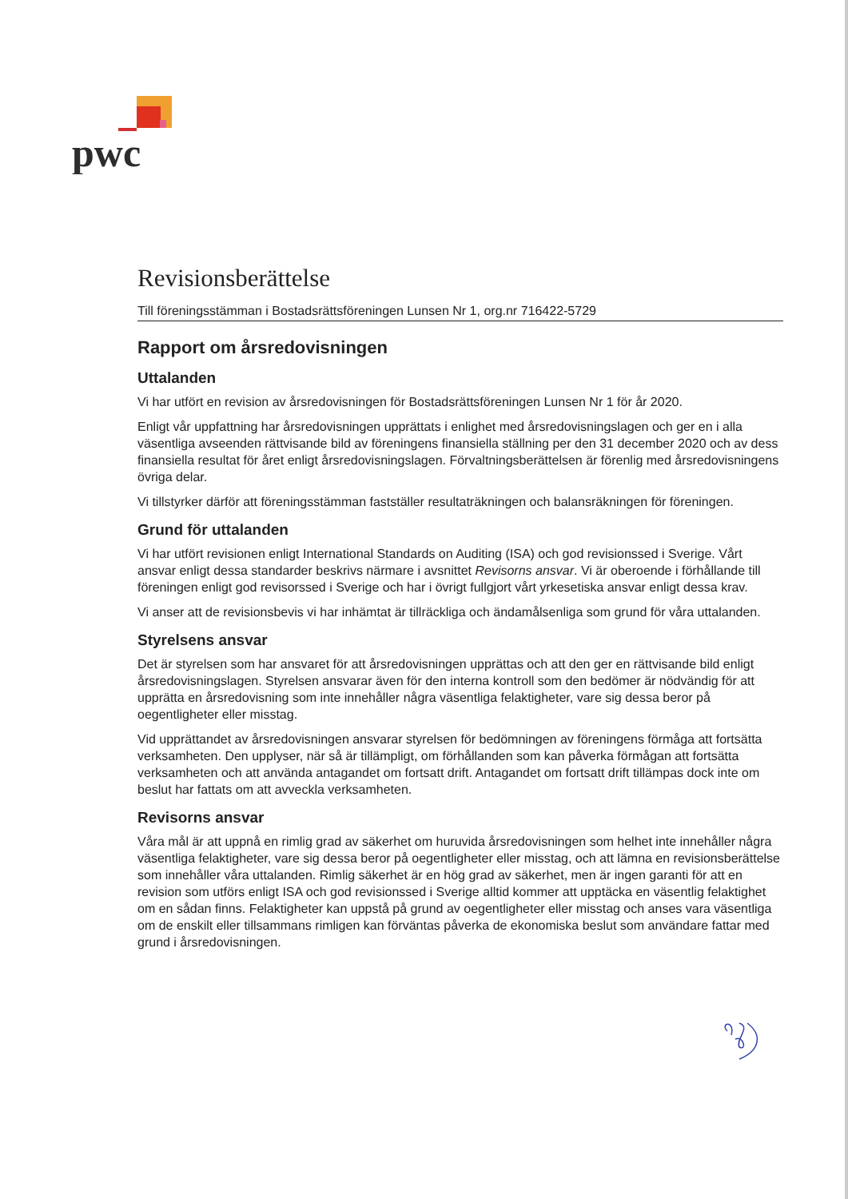pwc
Revisionsberättelse
Till föreningsstämman i Bostadsrättsföreningen Lunsen Nr 1, org.nr 716422-5729
Rapport om årsredovisningen
Uttalanden
Vi har utfört en revision av årsredovisningen för Bostadsrättsföreningen Lunsen Nr 1 för år 2020.
Enligt vår uppfattning har årsredovisningen upprättats i enlighet med årsredovisningslagen och ger en i alla väsentliga avseenden rättvisande bild av föreningens finansiella ställning per den 31 december 2020 och av dess finansiella resultat för året enligt årsredovisningslagen. Förvaltningsberättelsen är förenlig med årsredovisningens övriga delar.
Vi tillstyrker därför att föreningsstämman fastställer resultaträkningen och balansräkningen för föreningen.
Grund för uttalanden
Vi har utfört revisionen enligt International Standards on Auditing (ISA) och god revisionssed i Sverige. Vårt ansvar enligt dessa standarder beskrivs närmare i avsnittet Revisorns ansvar. Vi är oberoende i förhållande till föreningen enligt god revisorssed i Sverige och har i övrigt fullgjort vårt yrkesetiska ansvar enligt dessa krav.
Vi anser att de revisionsbevis vi har inhämtat är tillräckliga och ändamålsenliga som grund för våra uttalanden.
Styrelsens ansvar
Det är styrelsen som har ansvaret för att årsredovisningen upprättas och att den ger en rättvisande bild enligt årsredovisningslagen. Styrelsen ansvarar även för den interna kontroll som den bedömer är nödvändig för att upprätta en årsredovisning som inte innehåller några väsentliga felaktigheter, vare sig dessa beror på oegentligheter eller misstag.
Vid upprättandet av årsredovisningen ansvarar styrelsen för bedömningen av föreningens förmåga att fortsätta verksamheten. Den upplyser, när så är tillämpligt, om förhållanden som kan påverka förmågan att fortsätta verksamheten och att använda antagandet om fortsatt drift. Antagandet om fortsatt drift tillämpas dock inte om beslut har fattats om att avveckla verksamheten.
Revisorns ansvar
Våra mål är att uppnå en rimlig grad av säkerhet om huruvida årsredovisningen som helhet inte innehåller några väsentliga felaktigheter, vare sig dessa beror på oegentligheter eller misstag, och att lämna en revisionsberättelse som innehåller våra uttalanden. Rimlig säkerhet är en hög grad av säkerhet, men är ingen garanti för att en revision som utförs enligt ISA och god revisionssed i Sverige alltid kommer att upptäcka en väsentlig felaktighet om en sådan finns. Felaktigheter kan uppstå på grund av oegentligheter eller misstag och anses vara väsentliga om de enskilt eller tillsammans rimligen kan förväntas påverka de ekonomiska beslut som användare fattar med grund i årsredovisningen.